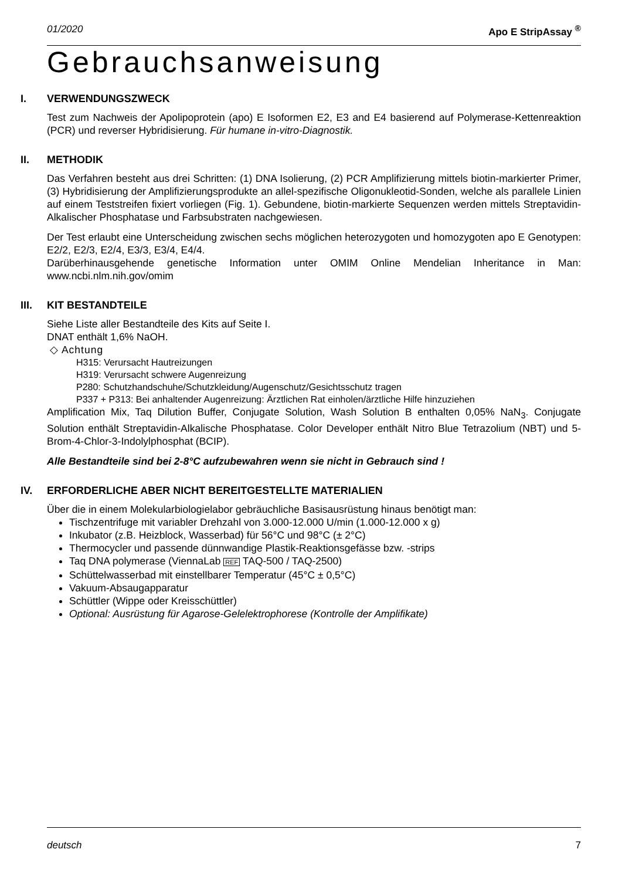01/2020 Apo E StripAssay <sup>®</sup>
Gebrauchsanweisung
I. VERWENDUNGSZWECK
Test zum Nachweis der Apolipoprotein (apo) E Isoformen E2, E3 and E4 basierend auf Polymerase-Kettenreaktion (PCR) und reverser Hybridisierung. Für humane in-vitro-Diagnostik.
II. METHODIK
Das Verfahren besteht aus drei Schritten: (1) DNA Isolierung, (2) PCR Amplifizierung mittels biotin-markierter Primer, (3) Hybridisierung der Amplifizierungsprodukte an allel-spezifische Oligonukleotid-Sonden, welche als parallele Linien auf einem Teststreifen fixiert vorliegen (Fig. 1). Gebundene, biotin-markierte Sequenzen werden mittels Streptavidin-Alkalischer Phosphatase und Farbsubstraten nachgewiesen.
Der Test erlaubt eine Unterscheidung zwischen sechs möglichen heterozygoten und homozygoten apo E Genotypen: E2/2, E2/3, E2/4, E3/3, E3/4, E4/4.
Darüberhinausgehende genetische Information unter OMIM Online Mendelian Inheritance in Man: www.ncbi.nlm.nih.gov/omim
III. KIT BESTANDTEILE
Siehe Liste aller Bestandteile des Kits auf Seite I.
DNAT enthält 1,6% NaOH.
◇ Achtung
H315: Verursacht Hautreizungen
H319: Verursacht schwere Augenreizung
P280: Schutzhandschuhe/Schutzkleidung/Augenschutz/Gesichtsschutz tragen
P337 + P313: Bei anhaltender Augenreizung: Ärztlichen Rat einholen/ärztliche Hilfe hinzuziehen
Amplification Mix, Taq Dilution Buffer, Conjugate Solution, Wash Solution B enthalten 0,05% NaN<sub>3</sub>. Conjugate Solution enthält Streptavidin-Alkalische Phosphatase. Color Developer enthält Nitro Blue Tetrazolium (NBT) und 5-Brom-4-Chlor-3-Indolylphosphat (BCIP).
Alle Bestandteile sind bei 2-8°C aufzubewahren wenn sie nicht in Gebrauch sind !
IV. ERFORDERLICHE ABER NICHT BEREITGESTELLTE MATERIALIEN
Über die in einem Molekularbiologielabor gebräuchliche Basisausrüstung hinaus benötigt man:
Tischzentrifuge mit variabler Drehzahl von 3.000-12.000 U/min (1.000-12.000 x g)
Inkubator (z.B. Heizblock, Wasserbad) für 56°C und 98°C (± 2°C)
Thermocycler und passende dünnwandige Plastik-Reaktionsgefässe bzw. -strips
Taq DNA polymerase (ViennaLab REF TAQ-500 / TAQ-2500)
Schüttelwasserbad mit einstellbarer Temperatur (45°C ± 0,5°C)
Vakuum-Absaugapparatur
Schüttler (Wippe oder Kreisschüttler)
Optional: Ausrüstung für Agarose-Gelelektrophorese (Kontrolle der Amplifikate)
deutsch 7